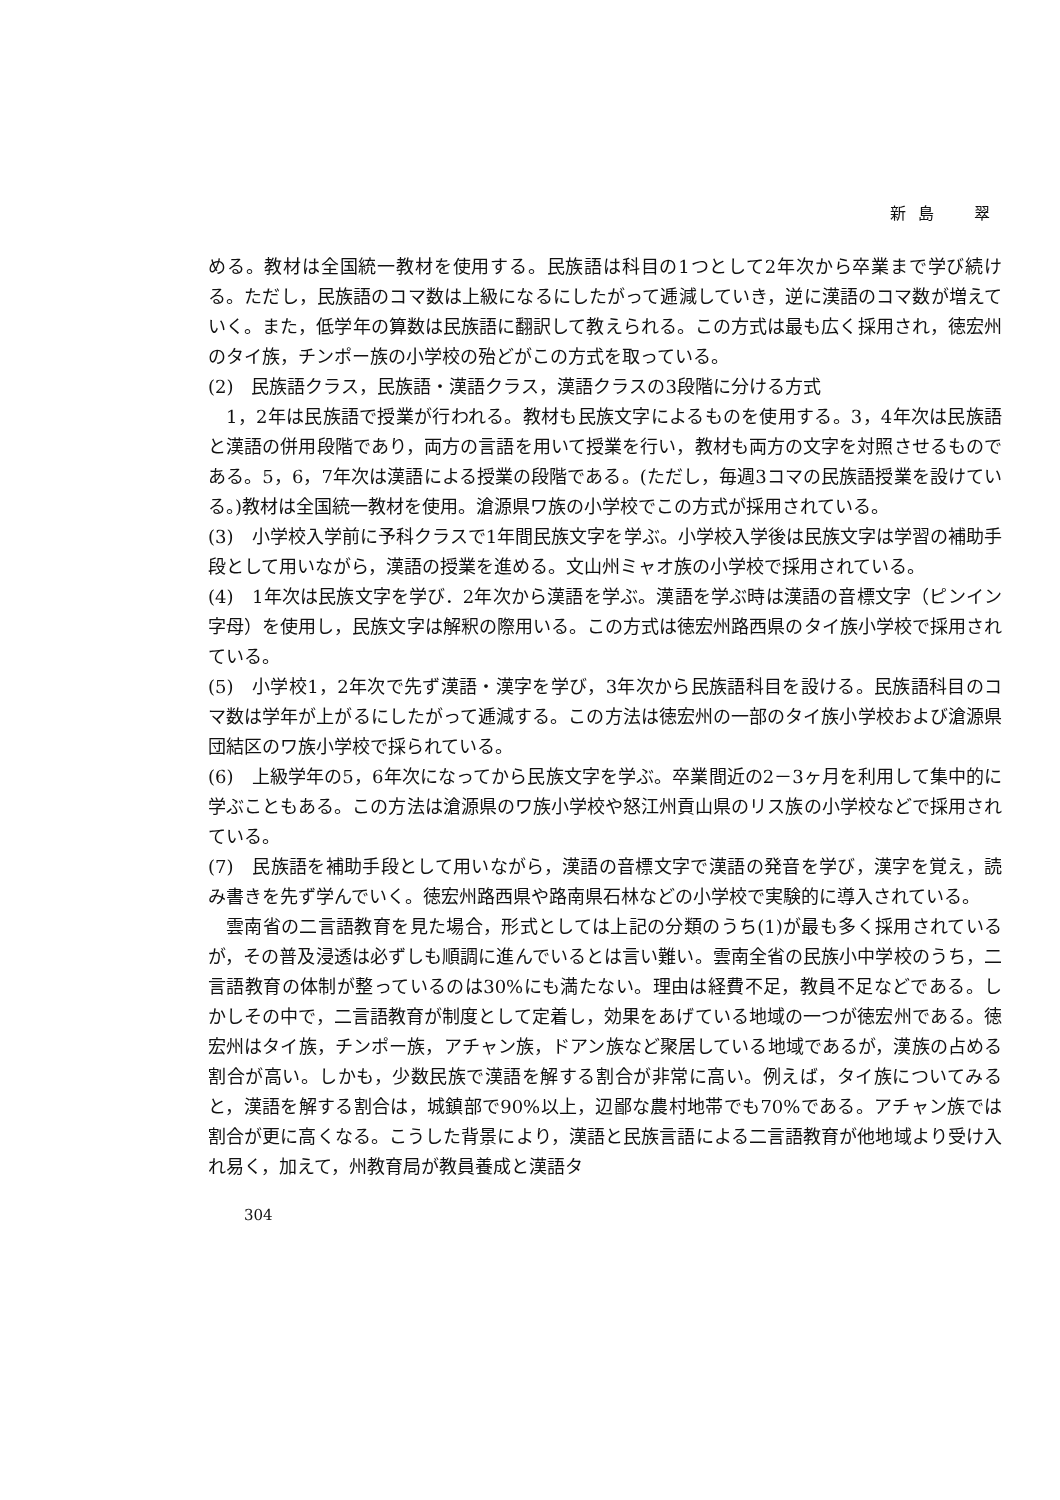新島　翠
める。教材は全国統一教材を使用する。民族語は科目の1つとして2年次から卒業まで学び続ける。ただし，民族語のコマ数は上級になるにしたがって逓減していき，逆に漢語のコマ数が増えていく。また，低学年の算数は民族語に翻訳して教えられる。この方式は最も広く採用され，徳宏州のタイ族，チンポー族の小学校の殆どがこの方式を取っている。
(2)　民族語クラス，民族語・漢語クラス，漢語クラスの3段階に分ける方式
1，2年は民族語で授業が行われる。教材も民族文字によるものを使用する。3，4年次は民族語と漢語の併用段階であり，両方の言語を用いて授業を行い，教材も両方の文字を対照させるものである。5，6，7年次は漢語による授業の段階である。(ただし，毎週3コマの民族語授業を設けている。)教材は全国統一教材を使用。滄源県ワ族の小学校でこの方式が採用されている。
(3)　小学校入学前に予科クラスで1年間民族文字を学ぶ。小学校入学後は民族文字は学習の補助手段として用いながら，漢語の授業を進める。文山州ミャオ族の小学校で採用されている。
(4)　1年次は民族文字を学び．2年次から漢語を学ぶ。漢語を学ぶ時は漢語の音標文字（ピンイン字母）を使用し，民族文字は解釈の際用いる。この方式は徳宏州路西県のタイ族小学校で採用されている。
(5)　小学校1，2年次で先ず漢語・漢字を学び，3年次から民族語科目を設ける。民族語科目のコマ数は学年が上がるにしたがって逓減する。この方法は徳宏州の一部のタイ族小学校および滄源県団結区のワ族小学校で採られている。
(6)　上級学年の5，6年次になってから民族文字を学ぶ。卒業間近の2－3ヶ月を利用して集中的に学ぶこともある。この方法は滄源県のワ族小学校や怒江州貢山県のリス族の小学校などで採用されている。
(7)　民族語を補助手段として用いながら，漢語の音標文字で漢語の発音を学び，漢字を覚え，読み書きを先ず学んでいく。徳宏州路西県や路南県石林などの小学校で実験的に導入されている。
雲南省の二言語教育を見た場合，形式としては上記の分類のうち(1)が最も多く採用されているが，その普及浸透は必ずしも順調に進んでいるとは言い難い。雲南全省の民族小中学校のうち，二言語教育の体制が整っているのは30%にも満たない。理由は経費不足，教員不足などである。しかしその中で，二言語教育が制度として定着し，効果をあげている地域の一つが徳宏州である。徳宏州はタイ族，チンポー族，アチャン族，ドアン族など聚居している地域であるが，漢族の占める割合が高い。しかも，少数民族で漢語を解する割合が非常に高い。例えば，タイ族についてみると，漢語を解する割合は，城鎮部で90%以上，辺鄙な農村地帯でも70%である。アチャン族では割合が更に高くなる。こうした背景により，漢語と民族言語による二言語教育が他地域より受け入れ易く，加えて，州教育局が教員養成と漢語タ
304